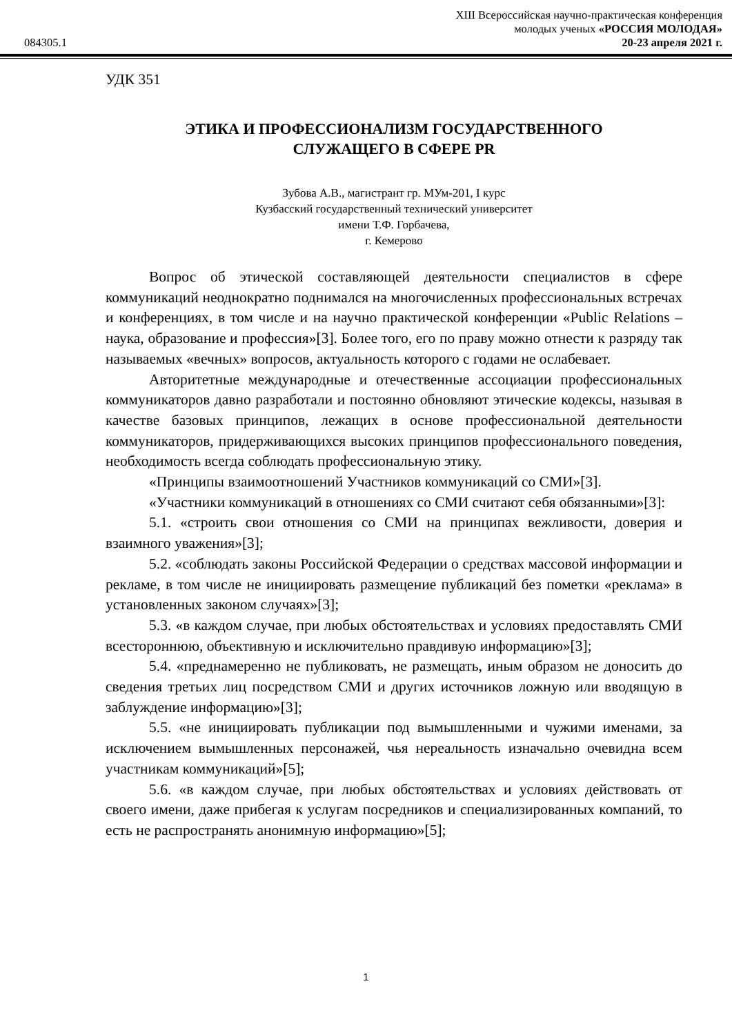084305.1
XIII Всероссийская научно-практическая конференция
молодых ученых «РОССИЯ МОЛОДАЯ»
20-23 апреля 2021 г.
УДК 351
ЭТИКА И ПРОФЕССИОНАЛИЗМ ГОСУДАРСТВЕННОГО
СЛУЖАЩЕГО В СФЕРЕ PR
Зубова А.В., магистрант гр. МУм-201, I курс
Кузбасский государственный технический университет
имени Т.Ф. Горбачева,
г. Кемерово
Вопрос об этической составляющей деятельности специалистов в сфере коммуникаций неоднократно поднимался на многочисленных профессиональных встречах и конференциях, в том числе и на научно практической конференции «Public Relations – наука, образование и профессия»[3]. Более того, его по праву можно отнести к разряду так называемых «вечных» вопросов, актуальность которого с годами не ослабевает.
Авторитетные международные и отечественные ассоциации профессиональных коммуникаторов давно разработали и постоянно обновляют этические кодексы, называя в качестве базовых принципов, лежащих в основе профессиональной деятельности коммуникаторов, придерживающихся высоких принципов профессионального поведения, необходимость всегда соблюдать профессиональную этику.
«Принципы взаимоотношений Участников коммуникаций со СМИ»[3].
«Участники коммуникаций в отношениях со СМИ считают себя обязанными»[3]:
5.1. «строить свои отношения со СМИ на принципах вежливости, доверия и взаимного уважения»[3];
5.2. «соблюдать законы Российской Федерации о средствах массовой информации и рекламе, в том числе не инициировать размещение публикаций без пометки «реклама» в установленных законом случаях»[3];
5.3. «в каждом случае, при любых обстоятельствах и условиях предоставлять СМИ всестороннюю, объективную и исключительно правдивую информацию»[3];
5.4. «преднамеренно не публиковать, не размещать, иным образом не доносить до сведения третьих лиц посредством СМИ и других источников ложную или вводящую в заблуждение информацию»[3];
5.5. «не инициировать публикации под вымышленными и чужими именами, за исключением вымышленных персонажей, чья нереальность изначально очевидна всем участникам коммуникаций»[5];
5.6. «в каждом случае, при любых обстоятельствах и условиях действовать от своего имени, даже прибегая к услугам посредников и специализированных компаний, то есть не распространять анонимную информацию»[5];
1